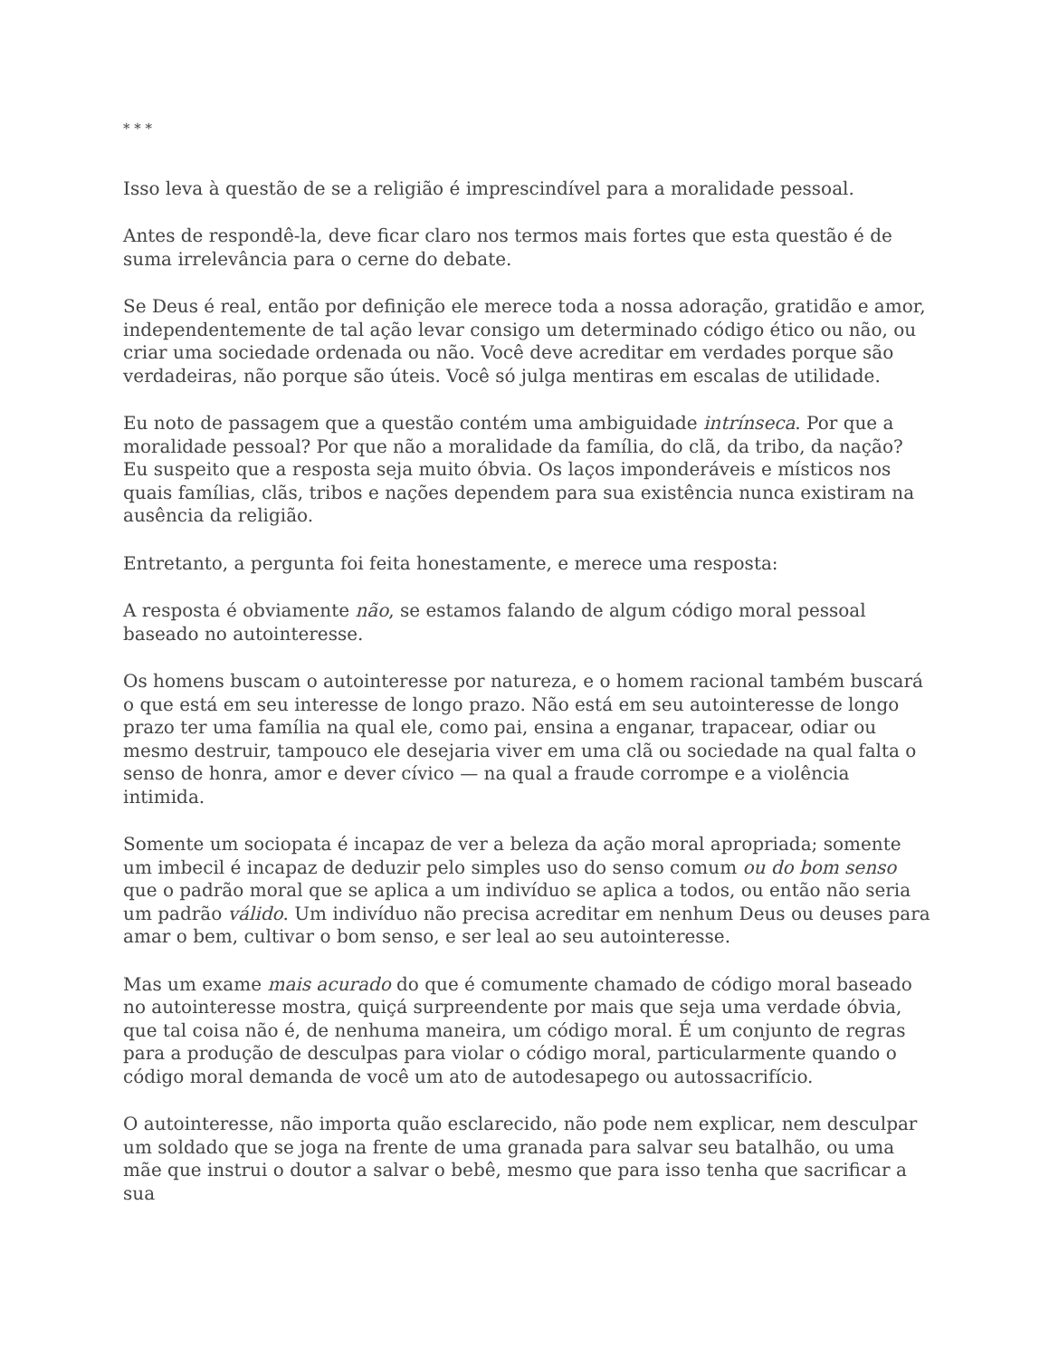* * *
Isso leva à questão de se a religião é imprescindível para a moralidade pessoal.
Antes de respondê-la, deve ficar claro nos termos mais fortes que esta questão é de suma irrelevância para o cerne do debate.
Se Deus é real, então por definição ele merece toda a nossa adoração, gratidão e amor, independentemente de tal ação levar consigo um determinado código ético ou não, ou criar uma sociedade ordenada ou não. Você deve acreditar em verdades porque são verdadeiras, não porque são úteis. Você só julga mentiras em escalas de utilidade.
Eu noto de passagem que a questão contém uma ambiguidade intrínseca. Por que a moralidade pessoal? Por que não a moralidade da família, do clã, da tribo, da nação? Eu suspeito que a resposta seja muito óbvia. Os laços imponderáveis e místicos nos quais famílias, clãs, tribos e nações dependem para sua existência nunca existiram na ausência da religião.
Entretanto, a pergunta foi feita honestamente, e merece uma resposta:
A resposta é obviamente não, se estamos falando de algum código moral pessoal baseado no autointeresse.
Os homens buscam o autointeresse por natureza, e o homem racional também buscará o que está em seu interesse de longo prazo. Não está em seu autointeresse de longo prazo ter uma família na qual ele, como pai, ensina a enganar, trapacear, odiar ou mesmo destruir, tampouco ele desejaria viver em uma clã ou sociedade na qual falta o senso de honra, amor e dever cívico — na qual a fraude corrompe e a violência intimida.
Somente um sociopata é incapaz de ver a beleza da ação moral apropriada; somente um imbecil é incapaz de deduzir pelo simples uso do senso comum ou do bom senso que o padrão moral que se aplica a um indivíduo se aplica a todos, ou então não seria um padrão válido. Um indivíduo não precisa acreditar em nenhum Deus ou deuses para amar o bem, cultivar o bom senso, e ser leal ao seu autointeresse.
Mas um exame mais acurado do que é comumente chamado de código moral baseado no autointeresse mostra, quiçá surpreendente por mais que seja uma verdade óbvia, que tal coisa não é, de nenhuma maneira, um código moral. É um conjunto de regras para a produção de desculpas para violar o código moral, particularmente quando o código moral demanda de você um ato de autodesapego ou autossacrifício.
O autointeresse, não importa quão esclarecido, não pode nem explicar, nem desculpar um soldado que se joga na frente de uma granada para salvar seu batalhão, ou uma mãe que instrui o doutor a salvar o bebê, mesmo que para isso tenha que sacrificar a sua